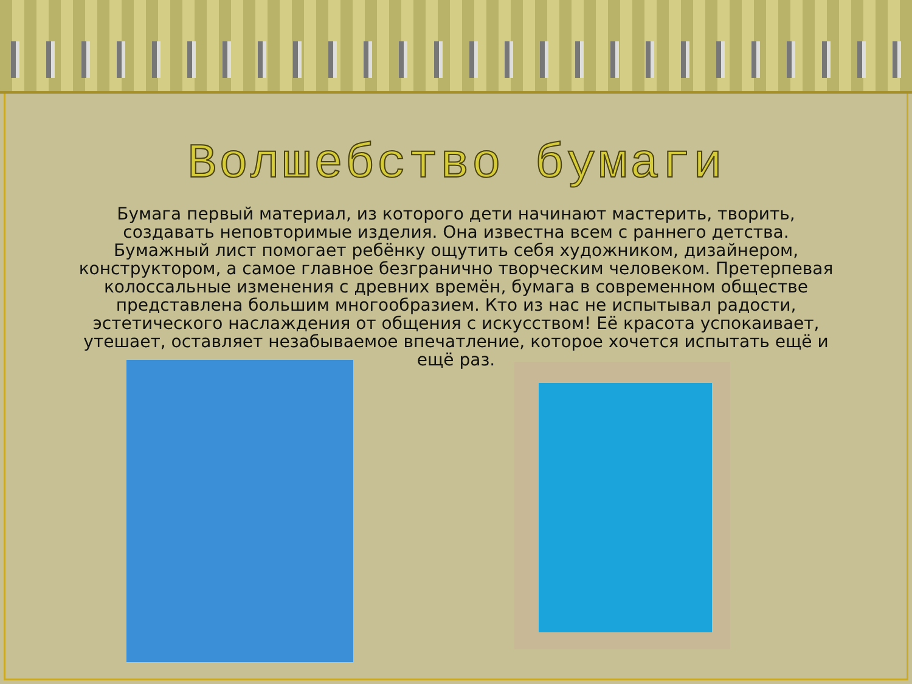Волшебство бумаги
Бумага первый материал, из которого дети начинают мастерить, творить, создавать неповторимые изделия. Она известна всем с раннего детства. Бумажный лист помогает ребёнку ощутить себя художником, дизайнером, конструктором, а самое главное безгранично творческим человеком. Претерпевая колоссальные изменения с древних времён, бумага в современном обществе представлена большим многообразием. Кто из нас не испытывал радости, эстетического наслаждения от общения с искусством! Её красота успокаивает, утешает, оставляет незабываемое впечатление, которое хочется испытать ещё и ещё раз.